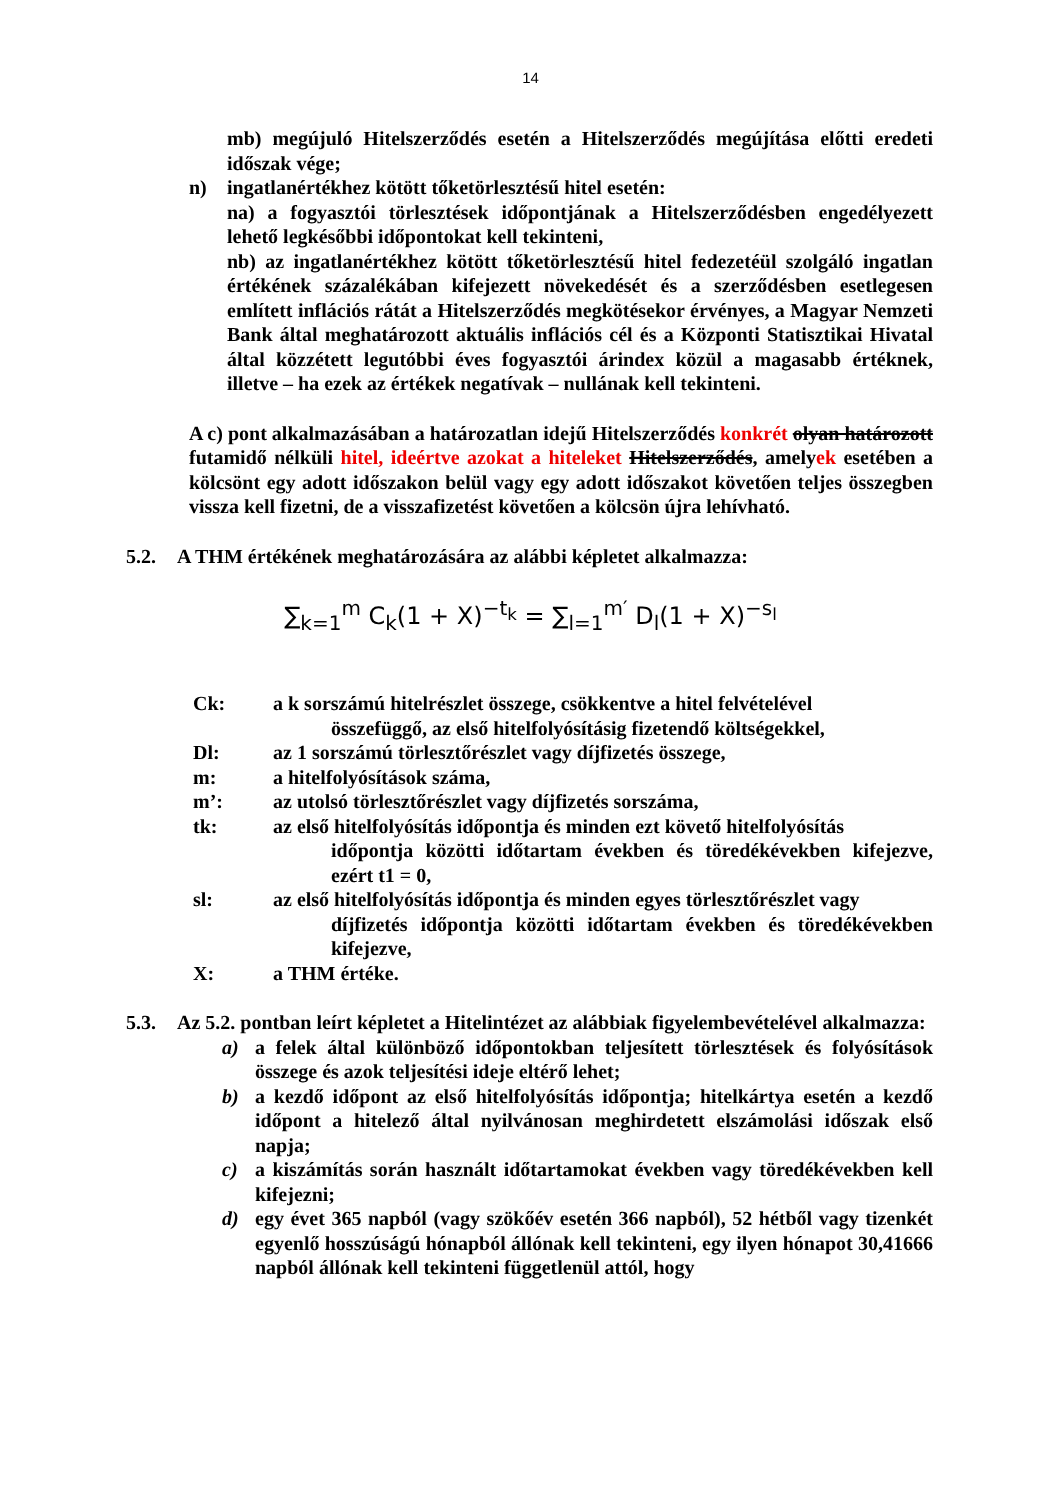14
mb) megújuló Hitelszerződés esetén a Hitelszerződés megújítása előtti eredeti időszak vége;
n) ingatlanértékhez kötött tőketörlesztésű hitel esetén:
na) a fogyasztói törlesztések időpontjának a Hitelszerződésben engedélyezett lehető legkésőbbi időpontokat kell tekinteni,
nb) az ingatlanértékhez kötött tőketörlesztésű hitel fedezetéül szolgáló ingatlan értékének százalékában kifejezett növekedését és a szerződésben esetlegesen említett inflációs rátát a Hitelszerződés megkötésekor érvényes, a Magyar Nemzeti Bank által meghatározott aktuális inflációs cél és a Központi Statisztikai Hivatal által közzétett legutóbbi éves fogyasztói árindex közül a magasabb értéknek, illetve – ha ezek az értékek negatívak – nullának kell tekinteni.
A c) pont alkalmazásában a határozatlan idejű Hitelszerződés konkrét olyan határozott futamidő nélküli hitel, ideértve azokat a hiteleket Hitelszerződés, amelyek esetében a kölcsönt egy adott időszakon belül vagy egy adott időszakot követően teljes összegben vissza kell fizetni, de a visszafizetést követően a kölcsön újra lehívható.
5.2. A THM értékének meghatározására az alábbi képletet alkalmazza:
∑<sub>k=1</sub><sup>m</sup> C<sub>k</sub>(1 + X)<sup>−t<sub>k</sub></sup> = ∑<sub>l=1</sub><sup>m′</sup> D<sub>l</sub>(1 + X)<sup>−s<sub>l</sub></sup>
Ck: a k sorszámú hitelrészlet összege, csökkentve a hitel felvételével
összefüggő, az első hitelfolyósításig fizetendő költségekkel,
Dl: az 1 sorszámú törlesztőrészlet vagy díjfizetés összege,
m: a hitelfolyósítások száma,
m’: az utolsó törlesztőrészlet vagy díjfizetés sorszáma,
tk: az első hitelfolyósítás időpontja és minden ezt követő hitelfolyósítás
időpontja közötti időtartam években és töredékévekben kifejezve, ezért t1 = 0,
sl: az első hitelfolyósítás időpontja és minden egyes törlesztőrészlet vagy
díjfizetés időpontja közötti időtartam években és töredékévekben kifejezve,
X: a THM értéke.
5.3. Az 5.2. pontban leírt képletet a Hitelintézet az alábbiak figyelembevételével alkalmazza:
a) a felek által különböző időpontokban teljesített törlesztések és folyósítások összege és azok teljesítési ideje eltérő lehet;
b) a kezdő időpont az első hitelfolyósítás időpontja; hitelkártya esetén a kezdő időpont a hitelező által nyilvánosan meghirdetett elszámolási időszak első napja;
c) a kiszámítás során használt időtartamokat években vagy töredékévekben kell kifejezni;
d) egy évet 365 napból (vagy szökőév esetén 366 napból), 52 hétből vagy tizenkét egyenlő hosszúságú hónapból állónak kell tekinteni, egy ilyen hónapot 30,41666 napból állónak kell tekinteni függetlenül attól, hogy